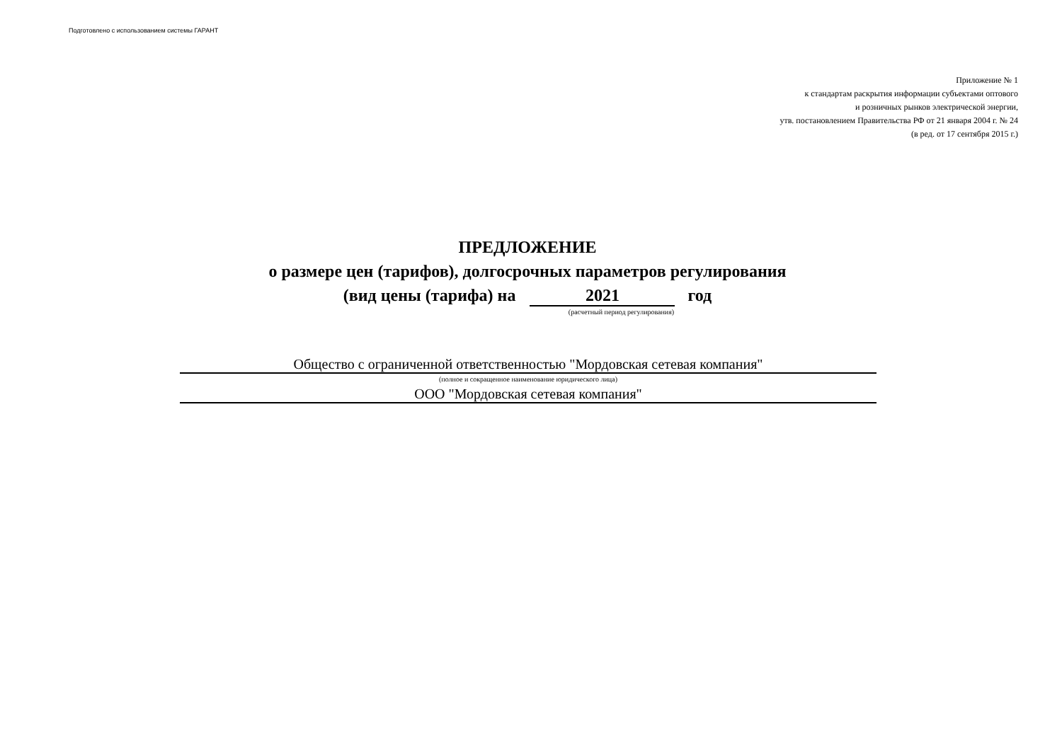Подготовлено с использованием системы ГАРАНТ
Приложение № 1
к стандартам раскрытия информации субъектами оптового
и розничных рынков электрической энергии,
утв. постановлением Правительства РФ от 21 января 2004 г. № 24
(в ред. от 17 сентября 2015 г.)
ПРЕДЛОЖЕНИЕ
о размере цен (тарифов), долгосрочных параметров регулирования
(вид цены (тарифа) на 2021 год
(расчетный период регулирования)
Общество с ограниченной ответственностью "Мордовская сетевая компания"
(полное и сокращенное наименование юридического лица)
ООО "Мордовская сетевая компания"